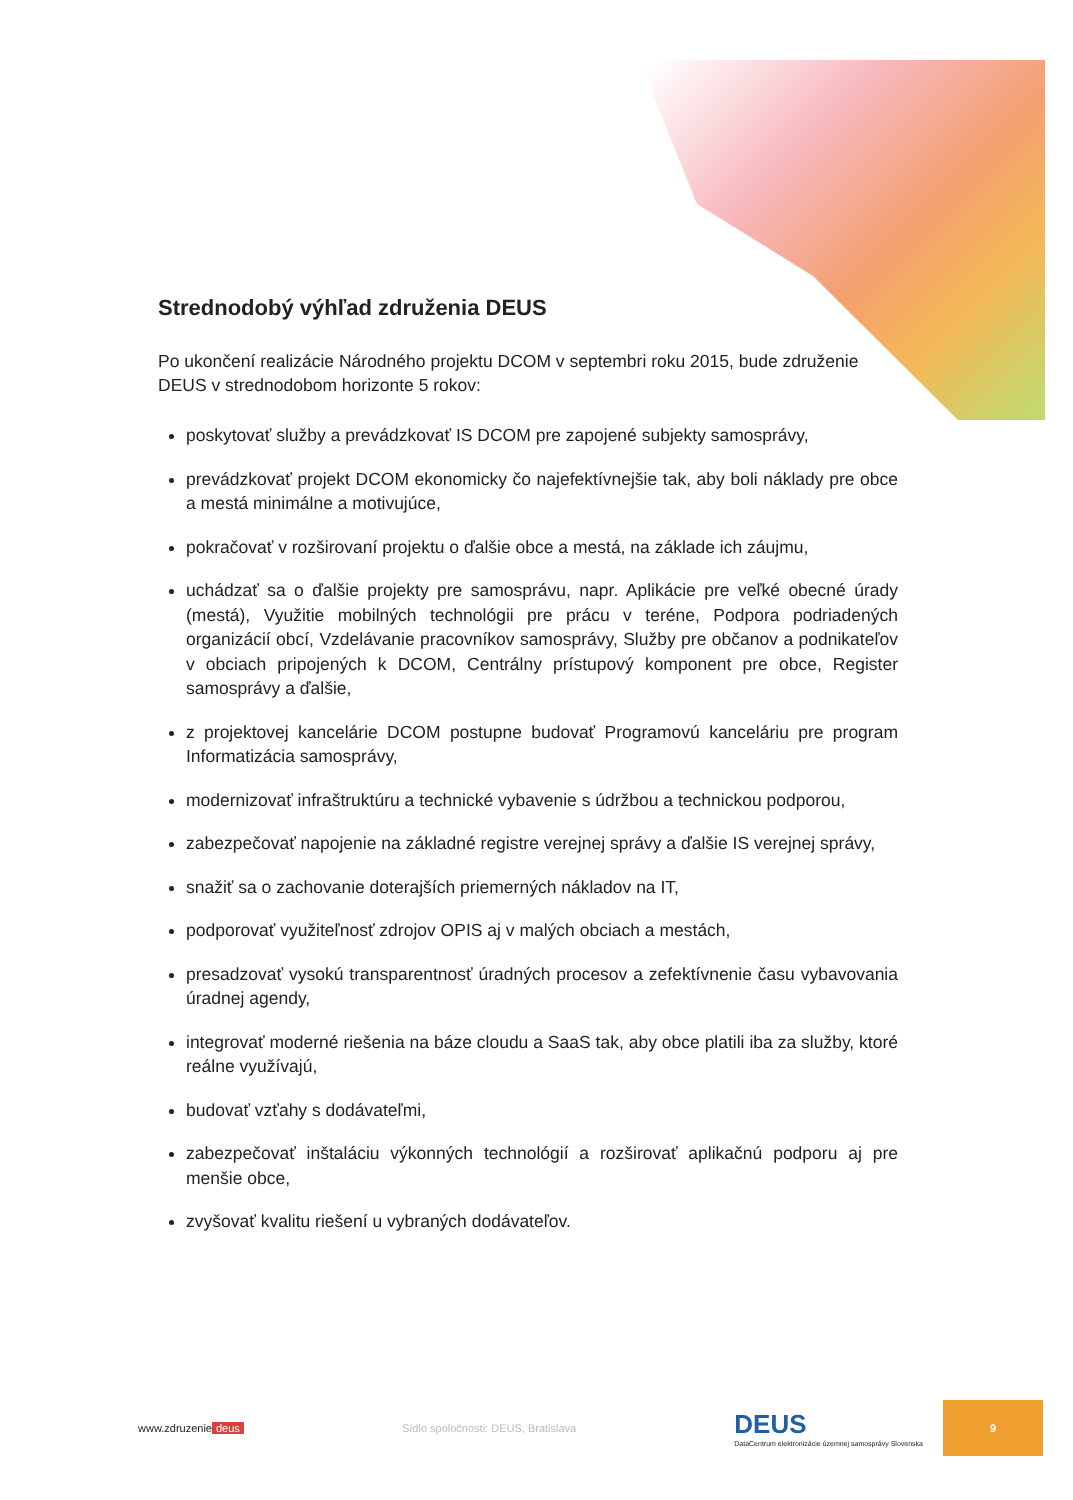Strednodobý výhľad združenia DEUS
Po ukončení realizácie Národného projektu DCOM v septembri roku 2015, bude združenie DEUS v strednodobom horizonte 5 rokov:
poskytovať služby a prevádzkovať IS DCOM pre zapojené subjekty samosprávy,
prevádzkovať projekt DCOM ekonomicky čo najefektívnejšie tak, aby boli náklady pre obce a mestá minimálne a motivujúce,
pokračovať v rozširovaní projektu o ďalšie obce a mestá, na základe ich záujmu,
uchádzať sa o ďalšie projekty pre samosprávu, napr. Aplikácie pre veľké obecné úrady (mestá), Využitie mobilných technológii pre prácu v teréne, Podpora podriadených organizácií obcí, Vzdelávanie pracovníkov samosprávy, Služby pre občanov a podnikateľov v obciach pripojených k DCOM, Centrálny prístupový komponent pre obce, Register samosprávy a ďalšie,
z projektovej kancelárie DCOM postupne budovať Programovú kanceláriu pre program Informatizácia samosprávy,
modernizovať infraštruktúru a technické vybavenie s údržbou a technickou podporou,
zabezpečovať napojenie na základné registre verejnej správy a ďalšie IS verejnej správy,
snažiť sa o zachovanie doterajších priemerných nákladov na IT,
podporovať využiteľnosť zdrojov OPIS aj v malých obciach a mestách,
presadzovať vysokú transparentnosť úradných procesov a zefektívnenie času vybavovania úradnej agendy,
integrovať moderné riešenia na báze cloudu a SaaS tak, aby obce platili iba za služby, ktoré reálne využívajú,
budovať vzťahy s dodávateľmi,
zabezpečovať inštaláciu výkonných technológií a rozširovať aplikačnú podporu aj pre menšie obce,
zvyšovať kvalitu riešení u vybraných dodávateľov.
www.zdruzenie deus
Sídlo spoločnosti: DEUS, Bratislava
DEUS
DataCentrum elektronizácie územnej samosprávy Slovenska
9